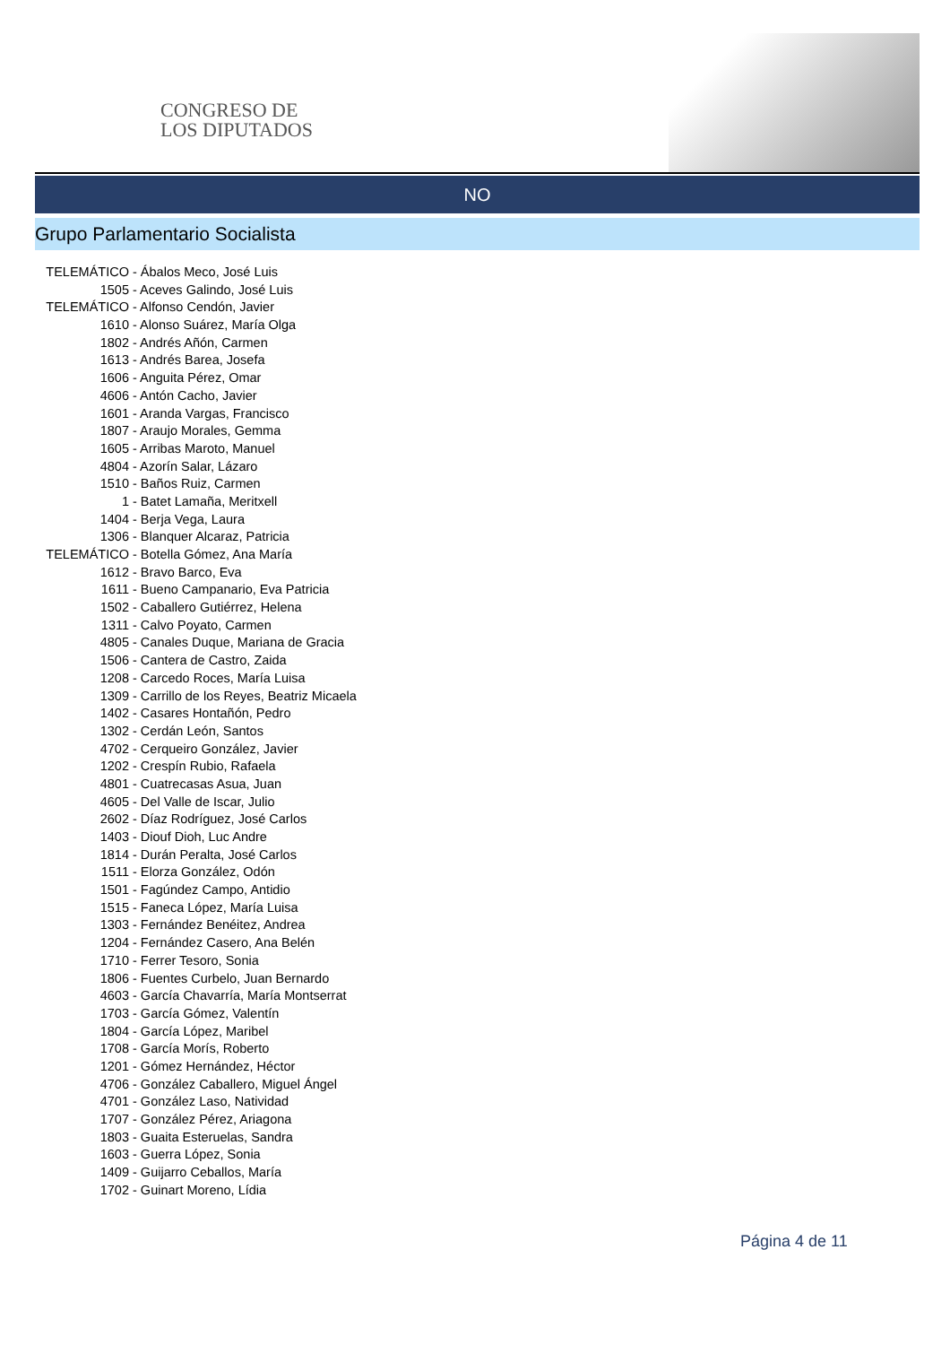CONGRESO DE
LOS DIPUTADOS
NO
Grupo Parlamentario Socialista
TELEMÁTICO - Ábalos Meco, José Luis
1505 - Aceves Galindo, José Luis
TELEMÁTICO - Alfonso Cendón, Javier
1610 - Alonso Suárez, María Olga
1802 - Andrés Añón, Carmen
1613 - Andrés Barea, Josefa
1606 - Anguita Pérez, Omar
4606 - Antón Cacho, Javier
1601 - Aranda Vargas, Francisco
1807 - Araujo Morales, Gemma
1605 - Arribas Maroto, Manuel
4804 - Azorín Salar, Lázaro
1510 - Baños Ruiz, Carmen
1 - Batet Lamaña, Meritxell
1404 - Berja Vega, Laura
1306 - Blanquer Alcaraz, Patricia
TELEMÁTICO - Botella Gómez, Ana María
1612 - Bravo Barco, Eva
1611 - Bueno Campanario, Eva Patricia
1502 - Caballero Gutiérrez, Helena
1311 - Calvo Poyato, Carmen
4805 - Canales Duque, Mariana de Gracia
1506 - Cantera de Castro, Zaida
1208 - Carcedo Roces, María Luisa
1309 - Carrillo de los Reyes, Beatriz Micaela
1402 - Casares Hontañón, Pedro
1302 - Cerdán León, Santos
4702 - Cerqueiro González, Javier
1202 - Crespín Rubio, Rafaela
4801 - Cuatrecasas Asua, Juan
4605 - Del Valle de Iscar, Julio
2602 - Díaz Rodríguez, José Carlos
1403 - Diouf Dioh, Luc Andre
1814 - Durán Peralta, José Carlos
1511 - Elorza González, Odón
1501 - Fagúndez Campo, Antidio
1515 - Faneca López, María Luisa
1303 - Fernández Benéitez, Andrea
1204 - Fernández Casero, Ana Belén
1710 - Ferrer Tesoro, Sonia
1806 - Fuentes Curbelo, Juan Bernardo
4603 - García Chavarría, María Montserrat
1703 - García Gómez, Valentín
1804 - García López, Maribel
1708 - García Morís, Roberto
1201 - Gómez Hernández, Héctor
4706 - González Caballero, Miguel Ángel
4701 - González Laso, Natividad
1707 - González Pérez, Ariagona
1803 - Guaita Esteruelas, Sandra
1603 - Guerra López, Sonia
1409 - Guijarro Ceballos, María
1702 - Guinart Moreno, Lídia
Página 4 de 11